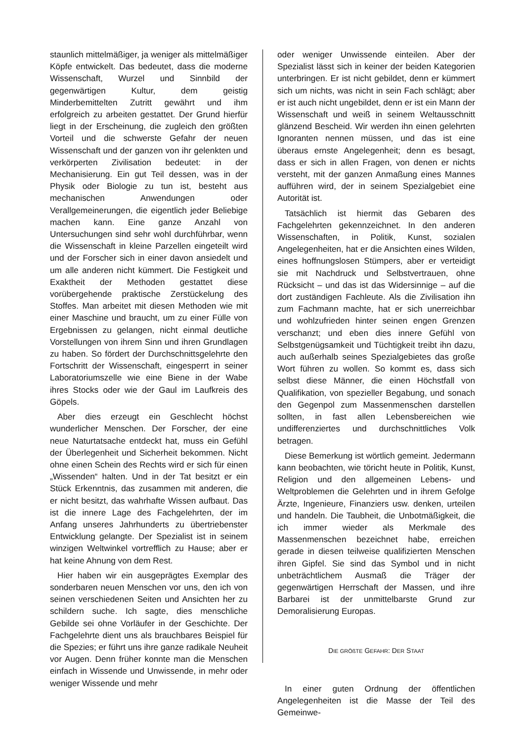staunlich mittelmäßiger, ja weniger als mittelmäßiger Köpfe entwickelt. Das bedeutet, dass die moderne Wissenschaft, Wurzel und Sinnbild der gegenwärtigen Kultur, dem geistig Minderbemittelten Zutritt gewährt und ihm erfolgreich zu arbeiten gestattet. Der Grund hierfür liegt in der Erscheinung, die zugleich den größten Vorteil und die schwerste Gefahr der neuen Wissenschaft und der ganzen von ihr gelenkten und verkörperten Zivilisation bedeutet: in der Mechanisierung. Ein gut Teil dessen, was in der Physik oder Biologie zu tun ist, besteht aus mechanischen Anwendungen oder Verallgemeinerungen, die eigentlich jeder Beliebige machen kann. Eine ganze Anzahl von Untersuchungen sind sehr wohl durchführbar, wenn die Wissenschaft in kleine Parzellen eingeteilt wird und der Forscher sich in einer davon ansiedelt und um alle anderen nicht kümmert. Die Festigkeit und Exaktheit der Methoden gestattet diese vorübergehende praktische Zerstückelung des Stoffes. Man arbeitet mit diesen Methoden wie mit einer Maschine und braucht, um zu einer Fülle von Ergebnissen zu gelangen, nicht einmal deutliche Vorstellungen von ihrem Sinn und ihren Grundlagen zu haben. So fördert der Durchschnittsgelehrte den Fortschritt der Wissenschaft, eingesperrt in seiner Laboratoriumszelle wie eine Biene in der Wabe ihres Stocks oder wie der Gaul im Laufkreis des Göpels.
Aber dies erzeugt ein Geschlecht höchst wunderlicher Menschen. Der Forscher, der eine neue Naturtatsache entdeckt hat, muss ein Gefühl der Überlegenheit und Sicherheit bekommen. Nicht ohne einen Schein des Rechts wird er sich für einen „Wissenden“ halten. Und in der Tat besitzt er ein Stück Erkenntnis, das zusammen mit anderen, die er nicht besitzt, das wahrhafte Wissen aufbaut. Das ist die innere Lage des Fachgelehrten, der im Anfang unseres Jahrhunderts zu übertriebenster Entwicklung gelangte. Der Spezialist ist in seinem winzigen Weltwinkel vortrefflich zu Hause; aber er hat keine Ahnung von dem Rest.
Hier haben wir ein ausgeprägtes Exemplar des sonderbaren neuen Menschen vor uns, den ich von seinen verschiedenen Seiten und Ansichten her zu schildern suche. Ich sagte, dies menschliche Gebilde sei ohne Vorläufer in der Geschichte. Der Fachgelehrte dient uns als brauchbares Beispiel für die Spezies; er führt uns ihre ganze radikale Neuheit vor Augen. Denn früher konnte man die Menschen einfach in Wissende und Unwissende, in mehr oder weniger Wissende und mehr
oder weniger Unwissende einteilen. Aber der Spezialist lässt sich in keiner der beiden Kategorien unterbringen. Er ist nicht gebildet, denn er kümmert sich um nichts, was nicht in sein Fach schlägt; aber er ist auch nicht ungebildet, denn er ist ein Mann der Wissenschaft und weiß in seinem Weltausschnitt glänzend Bescheid. Wir werden ihn einen gelehrten Ignoranten nennen müssen, und das ist eine überaus ernste Angelegenheit; denn es besagt, dass er sich in allen Fragen, von denen er nichts versteht, mit der ganzen Anmaßung eines Mannes aufführen wird, der in seinem Spezialgebiet eine Autorität ist.
Tatsächlich ist hiermit das Gebaren des Fachgelehrten gekennzeichnet. In den anderen Wissenschaften, in Politik, Kunst, sozialen Angelegenheiten, hat er die Ansichten eines Wilden, eines hoffnungslosen Stümpers, aber er verteidigt sie mit Nachdruck und Selbstvertrauen, ohne Rücksicht – und das ist das Widersinnige – auf die dort zuständigen Fachleute. Als die Zivilisation ihn zum Fachmann machte, hat er sich unerreichbar und wohlzufrieden hinter seinen engen Grenzen verschanzt; und eben dies innere Gefühl von Selbstgenügsamkeit und Tüchtigkeit treibt ihn dazu, auch außerhalb seines Spezialgebietes das große Wort führen zu wollen. So kommt es, dass sich selbst diese Männer, die einen Höchstfall von Qualifikation, von spezieller Begabung, und sonach den Gegenpol zum Massenmenschen darstellen sollten, in fast allen Lebensbereichen wie undifferenziertes und durchschnittliches Volk betragen.
Diese Bemerkung ist wörtlich gemeint. Jedermann kann beobachten, wie töricht heute in Politik, Kunst, Religion und den allgemeinen Lebens- und Weltproblemen die Gelehrten und in ihrem Gefolge Ärzte, Ingenieure, Finanziers usw. denken, urteilen und handeln. Die Taubheit, die Unbotmäßigkeit, die ich immer wieder als Merkmale des Massenmenschen bezeichnet habe, erreichen gerade in diesen teilweise qualifizierten Menschen ihren Gipfel. Sie sind das Symbol und in nicht unbeträchtlichem Ausmaß die Träger der gegenwärtigen Herrschaft der Massen, und ihre Barbarei ist der unmittelbarste Grund zur Demoralisierung Europas.
DIE GRÖßTE GEFAHR: DER STAAT
In einer guten Ordnung der öffentlichen Angelegenheiten ist die Masse der Teil des Gemeinwe-